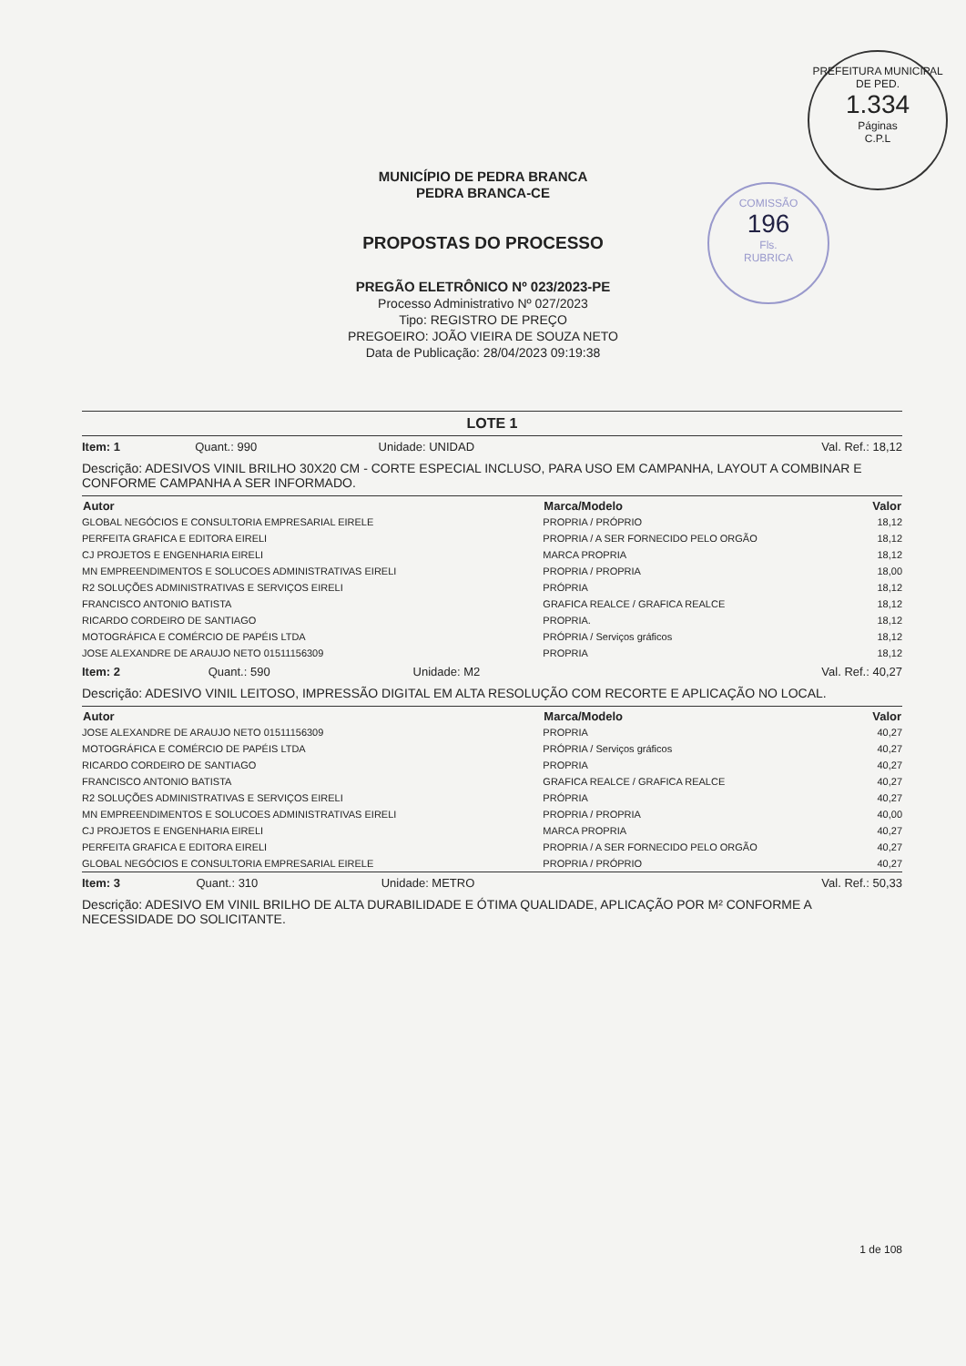PREFEITURA MUNICIPAL DE PED.
1.334
Páginas
C.P.L
COMISSÃO
196
Fls.
RUBRICA
MUNICÍPIO DE PEDRA BRANCA
PEDRA BRANCA-CE
PROPOSTAS DO PROCESSO
PREGÃO ELETRÔNICO Nº 023/2023-PE
Processo Administrativo Nº 027/2023
Tipo: REGISTRO DE PREÇO
PREGOEIRO: JOÃO VIEIRA DE SOUZA NETO
Data de Publicação: 28/04/2023 09:19:38
LOTE 1
| Item: 1 | Quant.: 990 | Unidade: UNIDAD | Val. Ref.: 18,12 |
Descrição: ADESIVOS VINIL BRILHO 30X20 CM - CORTE ESPECIAL INCLUSO, PARA USO EM CAMPANHA, LAYOUT A COMBINAR E CONFORME CAMPANHA A SER INFORMADO.
| Autor | Marca/Modelo | Valor |
| --- | --- | --- |
| GLOBAL NEGÓCIOS E CONSULTORIA EMPRESARIAL EIRELE | PROPRIA / PRÓPRIO | 18,12 |
| PERFEITA GRAFICA E EDITORA EIRELI | PROPRIA / A SER FORNECIDO PELO ORGÃO | 18,12 |
| CJ PROJETOS E ENGENHARIA EIRELI | MARCA PROPRIA | 18,12 |
| MN EMPREENDIMENTOS E SOLUCOES ADMINISTRATIVAS EIRELI | PROPRIA / PROPRIA | 18,00 |
| R2 SOLUÇÕES ADMINISTRATIVAS E SERVIÇOS EIRELI | PRÓPRIA | 18,12 |
| FRANCISCO ANTONIO BATISTA | GRAFICA REALCE / GRAFICA REALCE | 18,12 |
| RICARDO CORDEIRO DE SANTIAGO | PROPRIA. | 18,12 |
| MOTOGRÁFICA E COMÉRCIO DE PAPÉIS LTDA | PRÓPRIA / Serviços gráficos | 18,12 |
| JOSE ALEXANDRE DE ARAUJO NETO 01511156309 | PROPRIA | 18,12 |
| Item: 2 | Quant.: 590 | Unidade: M2 | Val. Ref.: 40,27 |
Descrição: ADESIVO VINIL LEITOSO, IMPRESSÃO DIGITAL EM ALTA RESOLUÇÃO COM RECORTE E APLICAÇÃO NO LOCAL.
| Autor | Marca/Modelo | Valor |
| --- | --- | --- |
| JOSE ALEXANDRE DE ARAUJO NETO 01511156309 | PROPRIA | 40,27 |
| MOTOGRÁFICA E COMÉRCIO DE PAPÉIS LTDA | PRÓPRIA / Serviços gráficos | 40,27 |
| RICARDO CORDEIRO DE SANTIAGO | PROPRIA | 40,27 |
| FRANCISCO ANTONIO BATISTA | GRAFICA REALCE / GRAFICA REALCE | 40,27 |
| R2 SOLUÇÕES ADMINISTRATIVAS E SERVIÇOS EIRELI | PRÓPRIA | 40,27 |
| MN EMPREENDIMENTOS E SOLUCOES ADMINISTRATIVAS EIRELI | PROPRIA / PROPRIA | 40,00 |
| CJ PROJETOS E ENGENHARIA EIRELI | MARCA PROPRIA | 40,27 |
| PERFEITA GRAFICA E EDITORA EIRELI | PROPRIA / A SER FORNECIDO PELO ORGÃO | 40,27 |
| GLOBAL NEGÓCIOS E CONSULTORIA EMPRESARIAL EIRELE | PROPRIA / PRÓPRIO | 40,27 |
| Item: 3 | Quant.: 310 | Unidade: METRO | Val. Ref.: 50,33 |
Descrição: ADESIVO EM VINIL BRILHO DE ALTA DURABILIDADE E ÓTIMA QUALIDADE, APLICAÇÃO POR M² CONFORME A NECESSIDADE DO SOLICITANTE.
1 de 108